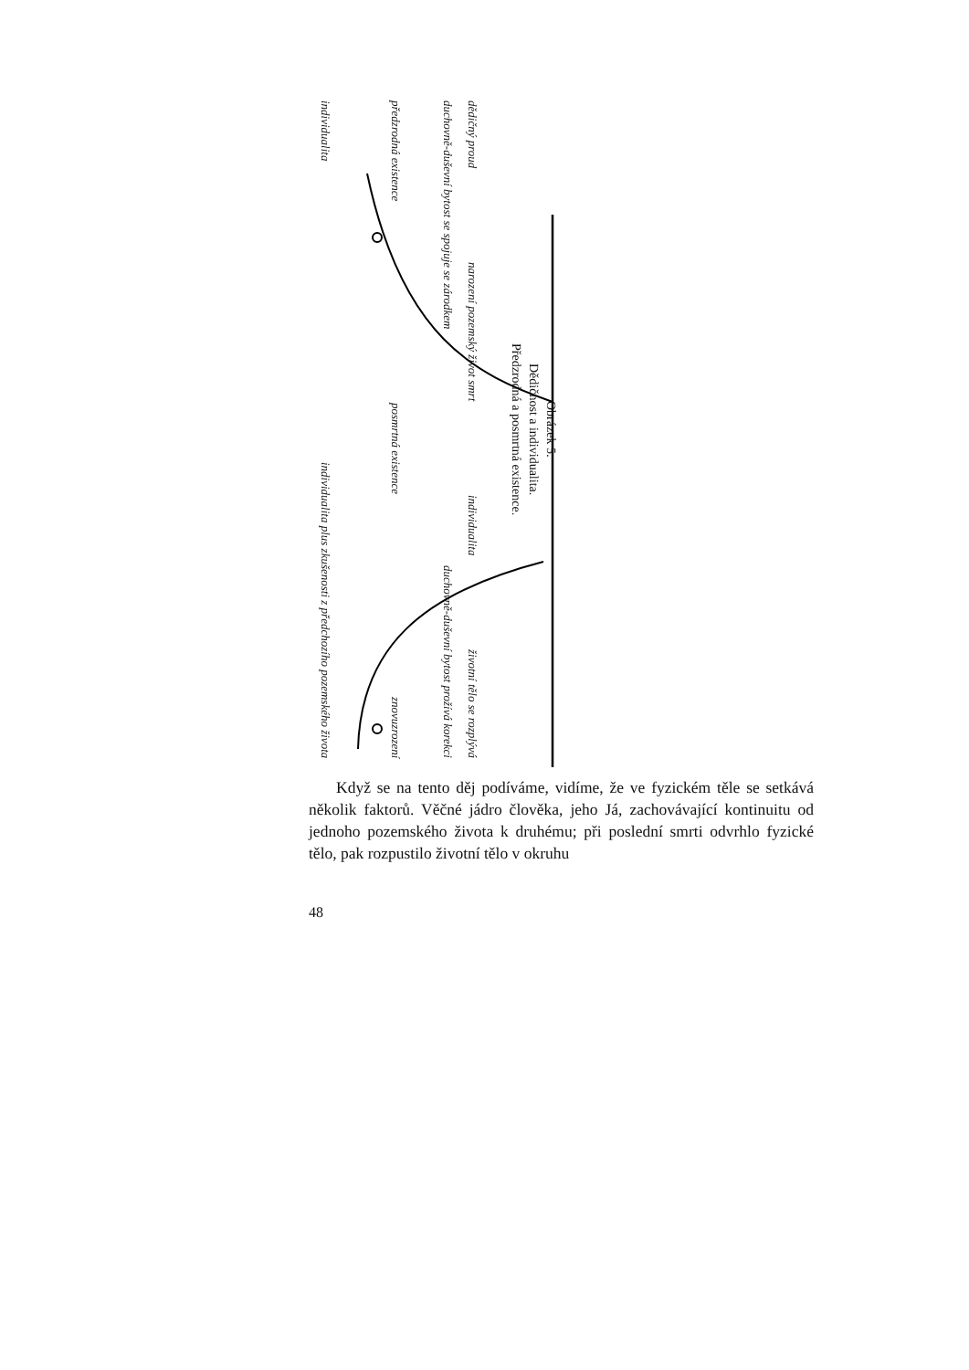individualita individualita plus zkušenosti z předchozího pozemského života
předzrodná existence posmrtná existence znovuzrození
duchovně-duševní bytost se spojuje se zárodkem duchovně-duševní bytost prožívá korekci
dědičný proud narození pozemský život smrt individualita životní tělo se rozplývá
Obrázek 5:
Dědičnost a individualita.
Předzrodná a posmrtná existence.
Když se na tento děj podíváme, vidíme, že ve fyzickém těle se setkává několik faktorů. Věčné jádro člověka, jeho Já, zachovávající kontinuitu od jednoho pozemského života k druhému; při poslední smrti odvrhlo fyzické tělo, pak rozpustilo životní tělo v okruhu
48